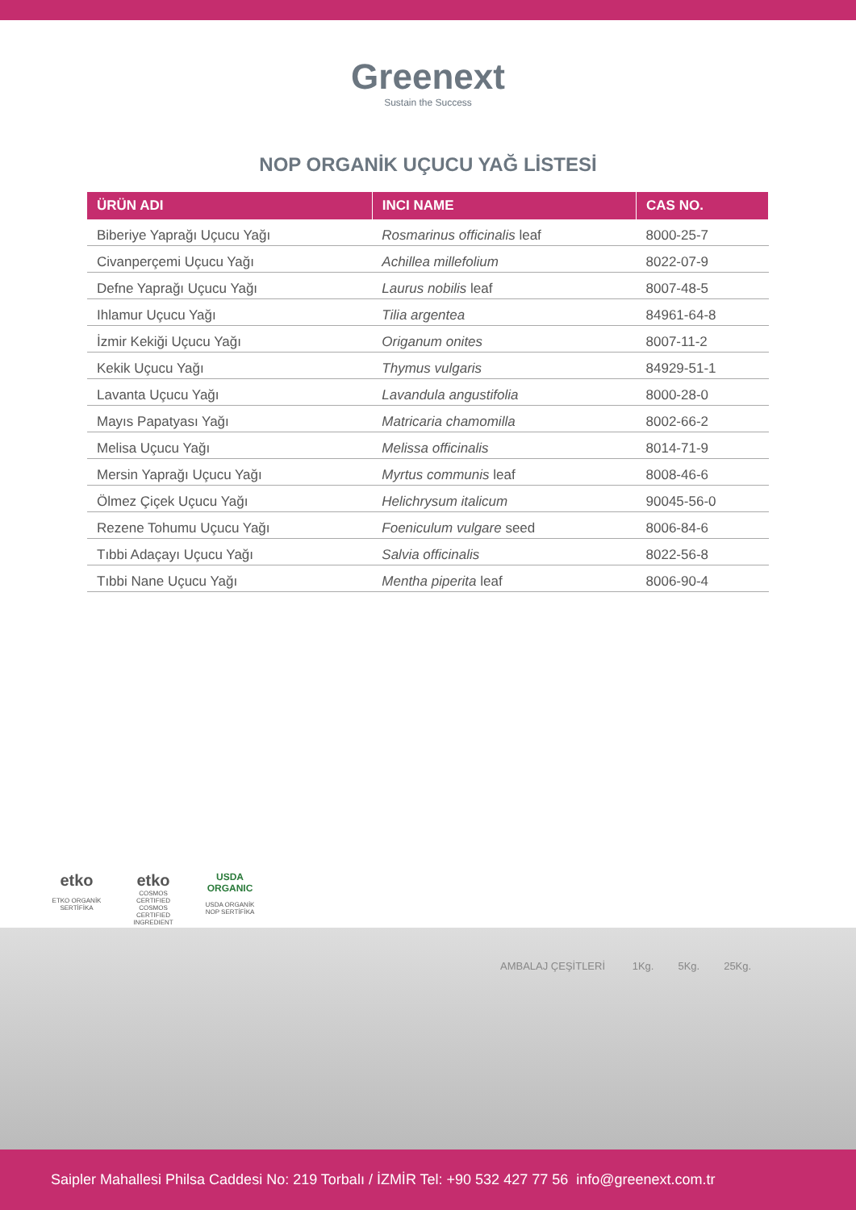Greenext
Sustain the Success
NOP ORGANİK UÇUCU YAĞ LİSTESİ
| ÜRÜN ADI | INCI NAME | CAS NO. |
| --- | --- | --- |
| Biberiye Yaprağı Uçucu Yağı | Rosmarinus officinalis leaf | 8000-25-7 |
| Civanperçemi Uçucu Yağı | Achillea millefolium | 8022-07-9 |
| Defne Yaprağı Uçucu Yağı | Laurus nobilis leaf | 8007-48-5 |
| Ihlamur Uçucu Yağı | Tilia argentea | 84961-64-8 |
| İzmir Kekiği Uçucu Yağı | Origanum onites | 8007-11-2 |
| Kekik Uçucu Yağı | Thymus vulgaris | 84929-51-1 |
| Lavanta Uçucu Yağı | Lavandula angustifolia | 8000-28-0 |
| Mayıs Papatyası Yağı | Matricaria chamomilla | 8002-66-2 |
| Melisa Uçucu Yağı | Melissa officinalis | 8014-71-9 |
| Mersin Yaprağı Uçucu Yağı | Myrtus communis leaf | 8008-46-6 |
| Ölmez Çiçek Uçucu Yağı | Helichrysum italicum | 90045-56-0 |
| Rezene Tohumu Uçucu Yağı | Foeniculum vulgare seed | 8006-84-6 |
| Tıbbi Adaçayı Uçucu Yağı | Salvia officinalis | 8022-56-8 |
| Tıbbi Nane Uçucu Yağı | Mentha piperita leaf | 8006-90-4 |
etko
ETKO ORGANİK SERTİFİKA
etko
COSMOS CERTIFIED
COSMOS CERTIFIED INGREDIENT
USDA ORGANIC
USDA ORGANİK NOP SERTİFİKA
AMBALAJ ÇEŞİTLERİ 1Kg. 5Kg. 25Kg.
Saipler Mahallesi Philsa Caddesi No: 219 Torbalı / İZMİR Tel: +90 532 427 77 56 info@greenext.com.tr